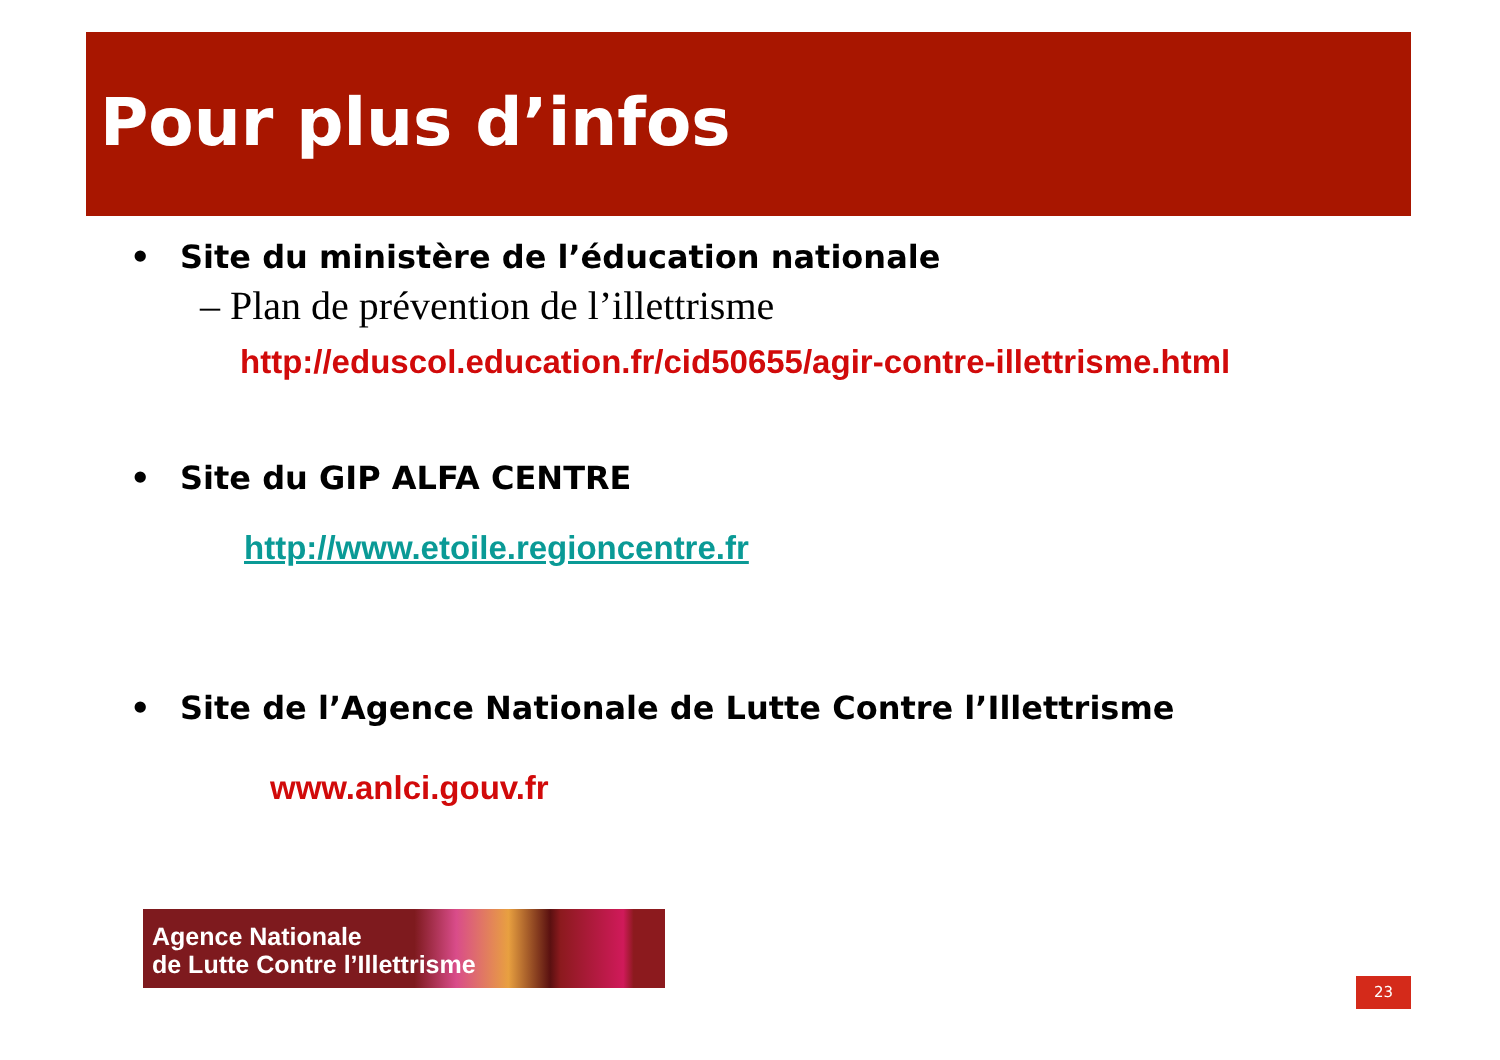Pour plus d’infos
• Site du ministère de l’éducation nationale
– Plan de prévention de l’illettrisme
http://eduscol.education.fr/cid50655/agir-contre-illettrisme.html
• Site du GIP ALFA CENTRE
http://www.etoile.regioncentre.fr
• Site de l’Agence Nationale de Lutte Contre l’Illettrisme
www.anlci.gouv.fr
Agence Nationale
de Lutte Contre l’Illettrisme
23